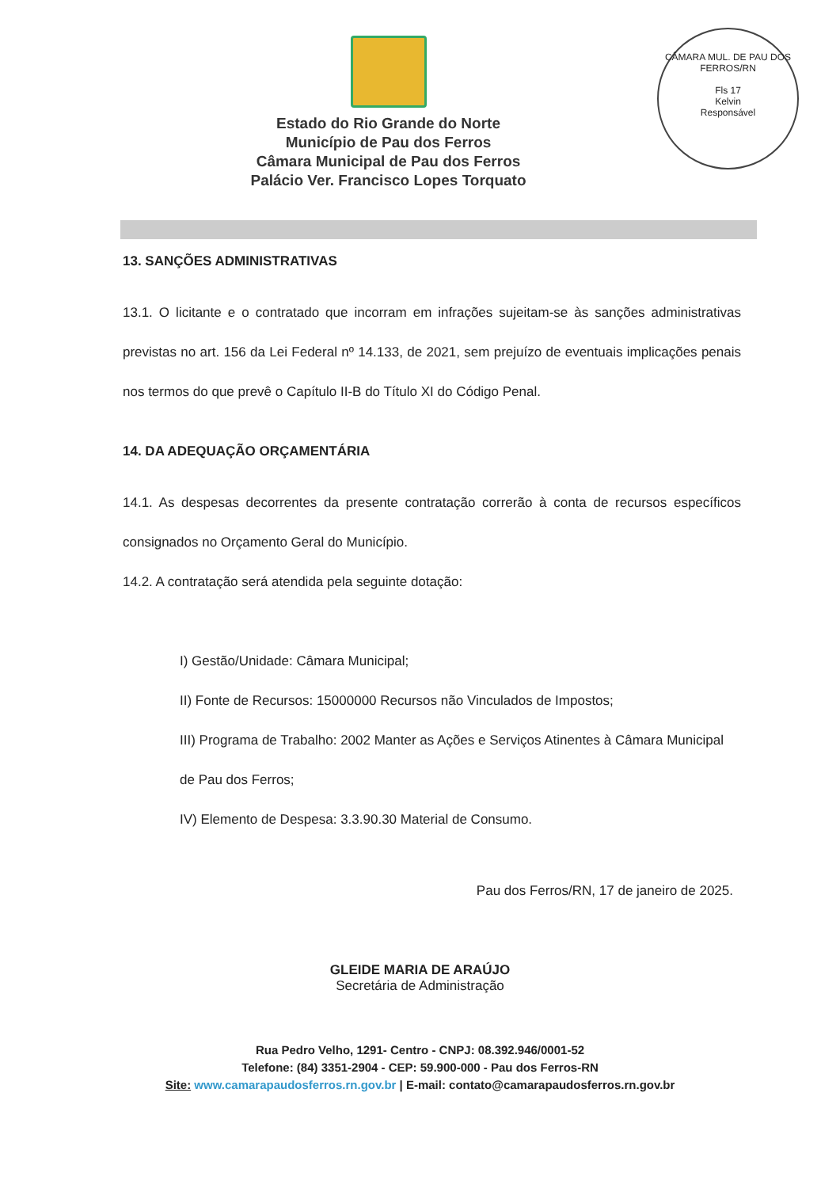CÂMARA MUL. DE PAU DOS FERROS/RN
Fls 17
Kelvin
Responsável
Estado do Rio Grande do Norte
Município de Pau dos Ferros
Câmara Municipal de Pau dos Ferros
Palácio Ver. Francisco Lopes Torquato
13. SANÇÕES ADMINISTRATIVAS
13.1. O licitante e o contratado que incorram em infrações sujeitam-se às sanções administrativas previstas no art. 156 da Lei Federal nº 14.133, de 2021, sem prejuízo de eventuais implicações penais nos termos do que prevê o Capítulo II-B do Título XI do Código Penal.
14. DA ADEQUAÇÃO ORÇAMENTÁRIA
14.1. As despesas decorrentes da presente contratação correrão à conta de recursos específicos consignados no Orçamento Geral do Município.
14.2. A contratação será atendida pela seguinte dotação:
I) Gestão/Unidade: Câmara Municipal;
II) Fonte de Recursos: 15000000 Recursos não Vinculados de Impostos;
III) Programa de Trabalho: 2002 Manter as Ações e Serviços Atinentes à Câmara Municipal de Pau dos Ferros;
IV) Elemento de Despesa: 3.3.90.30 Material de Consumo.
Pau dos Ferros/RN, 17 de janeiro de 2025.
GLEIDE MARIA DE ARAÚJO
Secretária de Administração
Rua Pedro Velho, 1291- Centro - CNPJ: 08.392.946/0001-52
Telefone: (84) 3351-2904 - CEP: 59.900-000 - Pau dos Ferros-RN
Site: www.camarapaudosferros.rn.gov.br | E-mail: contato@camarapaudosferros.rn.gov.br